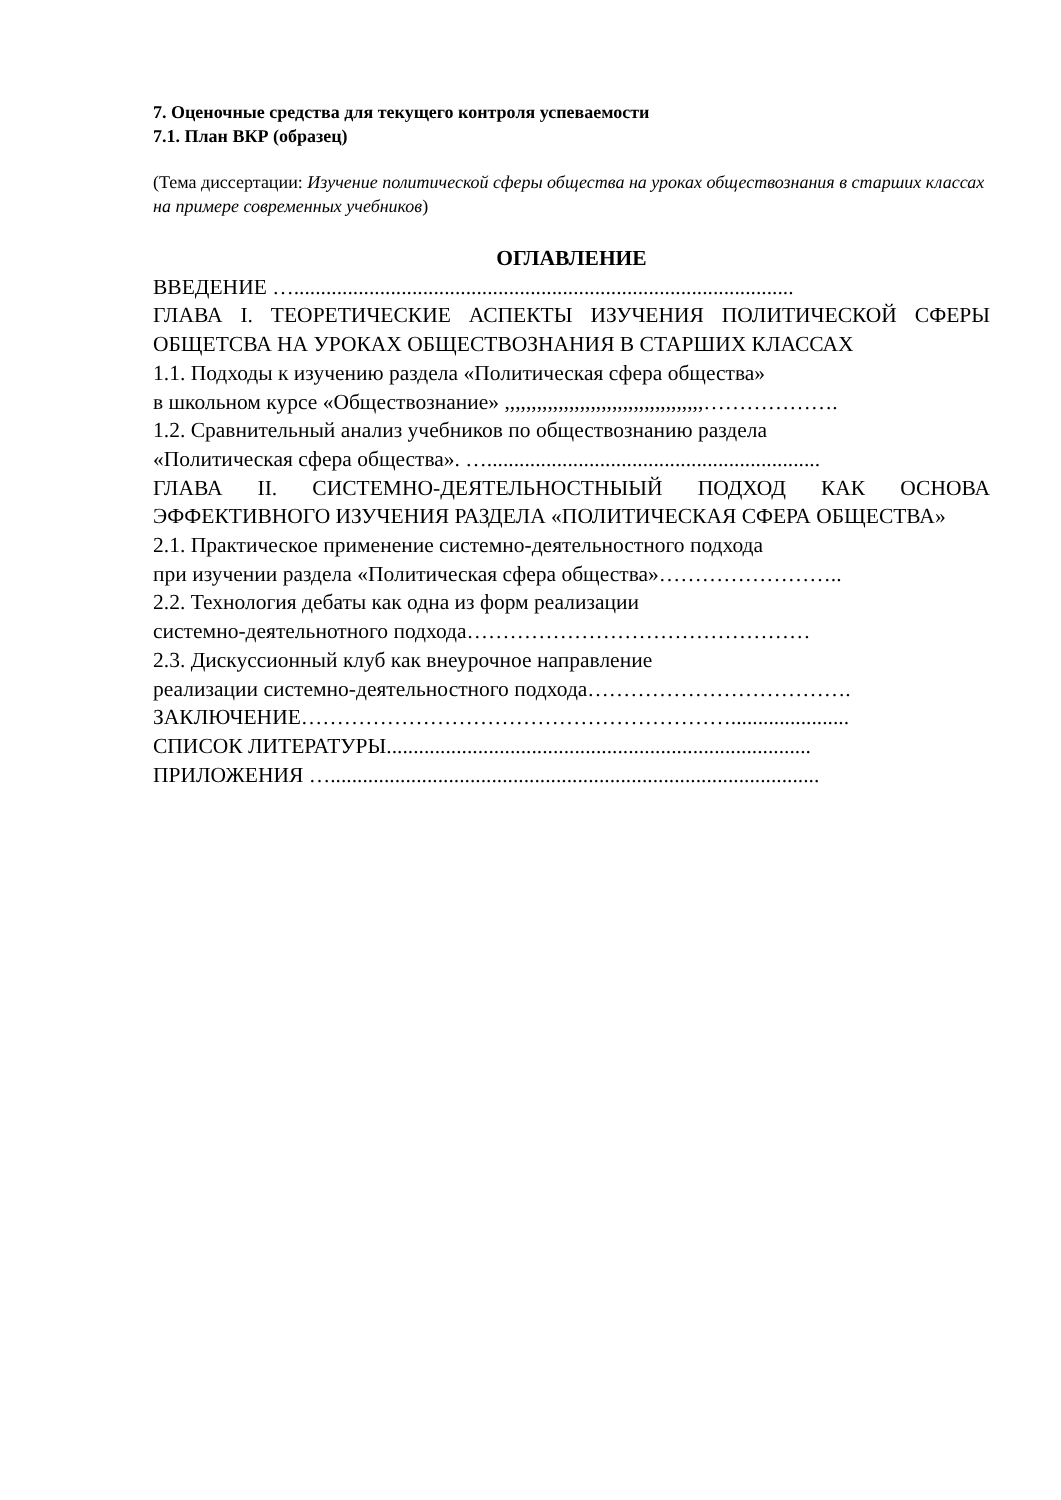7. Оценочные средства для текущего контроля успеваемости
7.1. План ВКР (образец)
(Тема диссертации: Изучение политической сферы общества на уроках обществознания в старших классах на примере современных учебников)
ОГЛАВЛЕНИЕ
ВВЕДЕНИЕ ….............................................................................................
ГЛАВА I. ТЕОРЕТИЧЕСКИЕ АСПЕКТЫ ИЗУЧЕНИЯ ПОЛИТИЧЕСКОЙ СФЕРЫ ОБЩЕТСВА НА УРОКАХ ОБЩЕСТВОЗНАНИЯ В СТАРШИХ КЛАССАХ
1.1. Подходы к изучению раздела «Политическая сфера общества»
в школьном курсе «Обществознание» ,,,,,,,,,,,,,,,,,,,,,,,,,,,,,,,,,,,,,……………….
1.2. Сравнительный анализ учебников по обществознанию раздела
«Политическая сфера общества». …..............................................................
ГЛАВА II. СИСТЕМНО-ДЕЯТЕЛЬНОСТНЫЫЙ ПОДХОД КАК ОСНОВА ЭФФЕКТИВНОГО ИЗУЧЕНИЯ РАЗДЕЛА «ПОЛИТИЧЕСКАЯ СФЕРА ОБЩЕСТВА»
2.1. Практическое применение системно-деятельностного подхода
при изучении раздела «Политическая сфера общества»……………………..
2.2. Технология дебаты как одна из форм реализации
системно-деятельнотного подхода…………………………………………
2.3. Дискуссионный клуб как внеурочное направление
реализации системно-деятельностного подхода……………………………….
ЗАКЛЮЧЕНИЕ……………………………………………………......................
СПИСОК ЛИТЕРАТУРЫ...............................................................................
ПРИЛОЖЕНИЯ …...........................................................................................